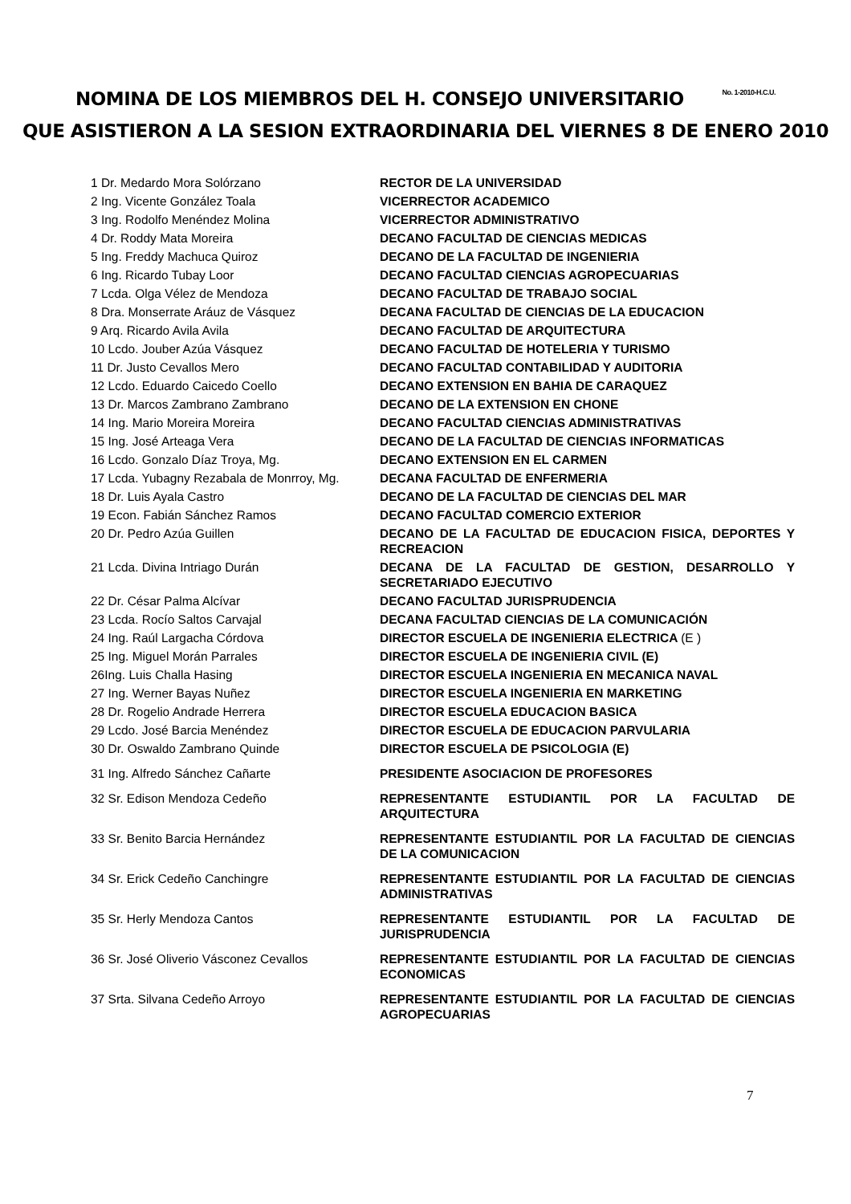NOMINA DE LOS MIEMBROS DEL H. CONSEJO UNIVERSITARIO No. 1-2010-H.C.U.
QUE ASISTIERON A LA SESION EXTRAORDINARIA DEL VIERNES 8 DE ENERO 2010
| 1 Dr. Medardo Mora Solórzano | RECTOR DE LA UNIVERSIDAD |
| 2 Ing. Vicente González Toala | VICERRECTOR ACADEMICO |
| 3 Ing. Rodolfo Menéndez Molina | VICERRECTOR ADMINISTRATIVO |
| 4 Dr. Roddy Mata Moreira | DECANO FACULTAD DE CIENCIAS MEDICAS |
| 5 Ing. Freddy Machuca Quiroz | DECANO DE LA FACULTAD DE INGENIERIA |
| 6 Ing. Ricardo Tubay Loor | DECANO FACULTAD CIENCIAS AGROPECUARIAS |
| 7 Lcda. Olga Vélez de Mendoza | DECANO FACULTAD DE TRABAJO SOCIAL |
| 8 Dra. Monserrate Aráuz de Vásquez | DECANA FACULTAD DE CIENCIAS DE LA EDUCACION |
| 9 Arq. Ricardo Avila Avila | DECANO FACULTAD DE ARQUITECTURA |
| 10 Lcdo. Jouber Azúa Vásquez | DECANO FACULTAD DE HOTELERIA Y TURISMO |
| 11 Dr. Justo Cevallos Mero | DECANO FACULTAD CONTABILIDAD Y AUDITORIA |
| 12 Lcdo. Eduardo Caicedo Coello | DECANO EXTENSION EN BAHIA DE CARAQUEZ |
| 13 Dr. Marcos Zambrano Zambrano | DECANO DE LA EXTENSION EN CHONE |
| 14 Ing. Mario Moreira Moreira | DECANO FACULTAD CIENCIAS ADMINISTRATIVAS |
| 15 Ing. José Arteaga Vera | DECANO DE LA FACULTAD DE CIENCIAS INFORMATICAS |
| 16 Lcdo. Gonzalo Díaz Troya, Mg. | DECANO EXTENSION EN EL CARMEN |
| 17 Lcda. Yubagny Rezabala de Monrroy, Mg. | DECANA FACULTAD DE ENFERMERIA |
| 18 Dr. Luis Ayala Castro | DECANO DE LA FACULTAD DE CIENCIAS DEL MAR |
| 19 Econ. Fabián Sánchez Ramos | DECANO FACULTAD COMERCIO EXTERIOR |
| 20 Dr. Pedro Azúa Guillen | DECANO DE LA FACULTAD DE EDUCACION FISICA, DEPORTES Y RECREACION |
| 21 Lcda. Divina Intriago Durán | DECANA DE LA FACULTAD DE GESTION, DESARROLLO Y SECRETARIADO EJECUTIVO |
| 22 Dr. César Palma Alcívar | DECANO FACULTAD JURISPRUDENCIA |
| 23 Lcda. Rocío Saltos Carvajal | DECANA FACULTAD CIENCIAS DE LA COMUNICACIÓN |
| 24 Ing. Raúl Largacha Córdova | DIRECTOR ESCUELA DE INGENIERIA ELECTRICA (E ) |
| 25 Ing. Miguel Morán Parrales | DIRECTOR ESCUELA DE INGENIERIA CIVIL (E) |
| 26Ing. Luis Challa Hasing | DIRECTOR ESCUELA INGENIERIA EN MECANICA NAVAL |
| 27 Ing. Werner Bayas Nuñez | DIRECTOR ESCUELA INGENIERIA EN MARKETING |
| 28 Dr. Rogelio Andrade Herrera | DIRECTOR ESCUELA EDUCACION BASICA |
| 29 Lcdo. José Barcia Menéndez | DIRECTOR ESCUELA DE EDUCACION PARVULARIA |
| 30 Dr. Oswaldo Zambrano Quinde | DIRECTOR ESCUELA DE PSICOLOGIA (E) |
| 31 Ing. Alfredo Sánchez Cañarte | PRESIDENTE ASOCIACION DE PROFESORES |
| 32 Sr. Edison Mendoza Cedeño | REPRESENTANTE ESTUDIANTIL POR LA FACULTAD DE ARQUITECTURA |
| 33 Sr. Benito Barcia Hernández | REPRESENTANTE ESTUDIANTIL POR LA FACULTAD DE CIENCIAS DE LA COMUNICACION |
| 34 Sr. Erick Cedeño Canchingre | REPRESENTANTE ESTUDIANTIL POR LA FACULTAD DE CIENCIAS ADMINISTRATIVAS |
| 35 Sr. Herly Mendoza Cantos | REPRESENTANTE ESTUDIANTIL POR LA FACULTAD DE JURISPRUDENCIA |
| 36 Sr. José Oliverio Vásconez Cevallos | REPRESENTANTE ESTUDIANTIL POR LA FACULTAD DE CIENCIAS ECONOMICAS |
| 37 Srta. Silvana Cedeño Arroyo | REPRESENTANTE ESTUDIANTIL POR LA FACULTAD DE CIENCIAS AGROPECUARIAS |
7